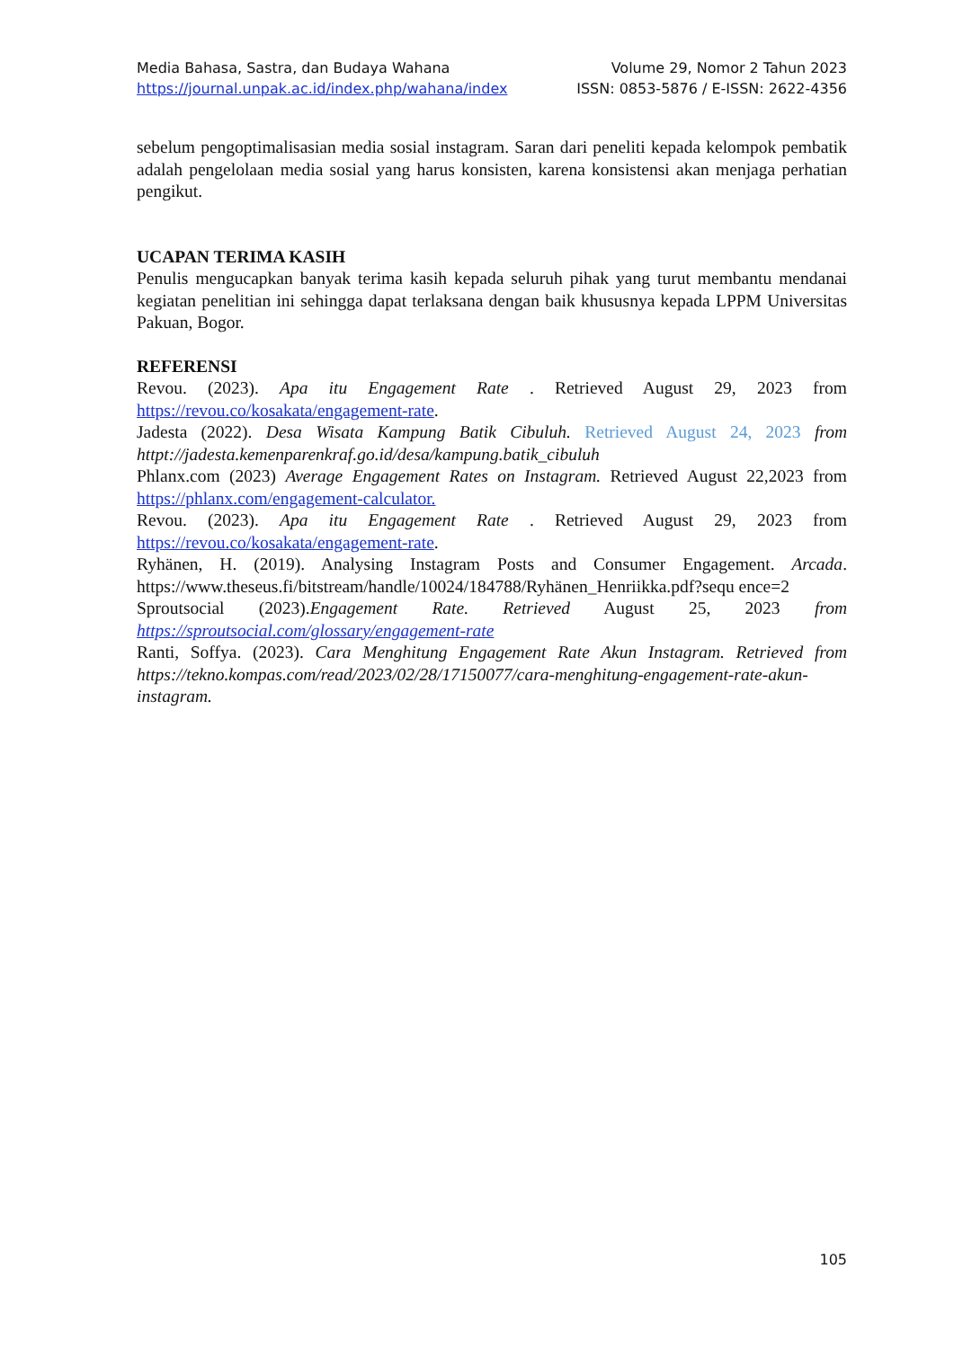Media Bahasa, Sastra, dan Budaya Wahana Volume 29, Nomor 2 Tahun 2023
https://journal.unpak.ac.id/index.php/wahana/index ISSN: 0853-5876 / E-ISSN: 2622-4356
sebelum pengoptimalisasian media sosial instagram. Saran dari peneliti kepada kelompok pembatik adalah pengelolaan media sosial yang harus konsisten, karena konsistensi akan menjaga perhatian pengikut.
UCAPAN TERIMA KASIH
Penulis mengucapkan banyak terima kasih kepada seluruh pihak yang turut membantu mendanai kegiatan penelitian ini sehingga dapat terlaksana dengan baik khususnya kepada LPPM Universitas Pakuan, Bogor.
REFERENSI
Revou. (2023). Apa itu Engagement Rate . Retrieved August 29, 2023 from https://revou.co/kosakata/engagement-rate.
Jadesta (2022). Desa Wisata Kampung Batik Cibuluh. Retrieved August 24, 2023 from httpt://jadesta.kemenparenkraf.go.id/desa/kampung.batik_cibuluh
Phlanx.com (2023) Average Engagement Rates on Instagram. Retrieved August 22,2023 from https://phlanx.com/engagement-calculator.
Revou. (2023). Apa itu Engagement Rate . Retrieved August 29, 2023 from https://revou.co/kosakata/engagement-rate.
Ryhänen, H. (2019). Analysing Instagram Posts and Consumer Engagement. Arcada. https://www.theseus.fi/bitstream/handle/10024/184788/Ryhänen_Henriikka.pdf?sequ ence=2
Sproutsocial (2023).Engagement Rate. Retrieved August 25, 2023 from https://sproutsocial.com/glossary/engagement-rate
Ranti, Soffya. (2023). Cara Menghitung Engagement Rate Akun Instagram. Retrieved from https://tekno.kompas.com/read/2023/02/28/17150077/cara-menghitung-engagement-rate-akun-instagram.
105